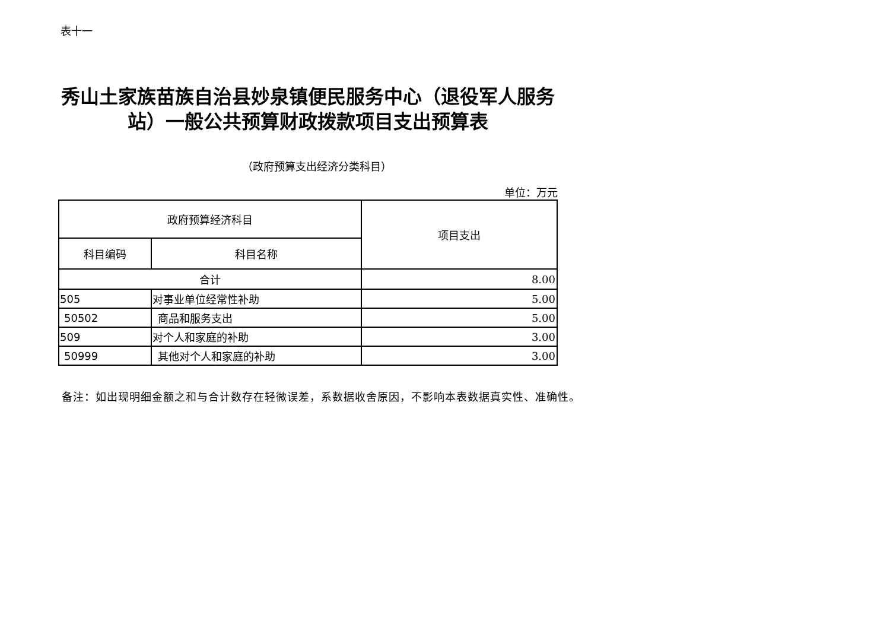表十一
秀山土家族苗族自治县妙泉镇便民服务中心（退役军人服务站）一般公共预算财政拨款项目支出预算表
（政府预算支出经济分类科目）
单位：万元
| 政府预算经济科目 | | 项目支出 |
| --- | --- | --- |
| 科目编码 | 科目名称 | |
| 合计 | | 8.00 |
| 505 | 对事业单位经常性补助 | 5.00 |
| 50502 | 商品和服务支出 | 5.00 |
| 509 | 对个人和家庭的补助 | 3.00 |
| 50999 | 其他对个人和家庭的补助 | 3.00 |
备注：如出现明细金额之和与合计数存在轻微误差，系数据收舍原因，不影响本表数据真实性、准确性。